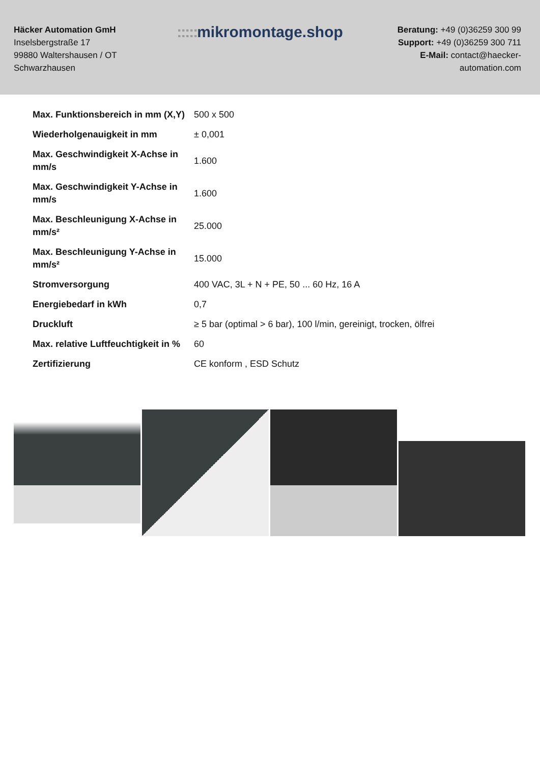Häcker Automation GmH
Inselsbergstraße 17
99880 Waltershausen / OT Schwarzhausen
::::: mikromontage.shop
Beratung: +49 (0)36259 300 99
Support: +49 (0)36259 300 711
E-Mail: contact@haecker-automation.com
| Max. Funktionsbereich in mm (X,Y) | 500 x 500 |
| Wiederholgenauigkeit in mm | ± 0,001 |
| Max. Geschwindigkeit X-Achse in mm/s | 1.600 |
| Max. Geschwindigkeit Y-Achse in mm/s | 1.600 |
| Max. Beschleunigung X-Achse in mm/s² | 25.000 |
| Max. Beschleunigung Y-Achse in mm/s² | 15.000 |
| Stromversorgung | 400 VAC, 3L + N + PE, 50 ... 60 Hz, 16 A |
| Energiebedarf in kWh | 0,7 |
| Druckluft | ≥ 5 bar (optimal > 6 bar), 100 l/min, gereinigt, trocken, ölfrei |
| Max. relative Luftfeuchtigkeit in % | 60 |
| Zertifizierung | CE konform , ESD Schutz |